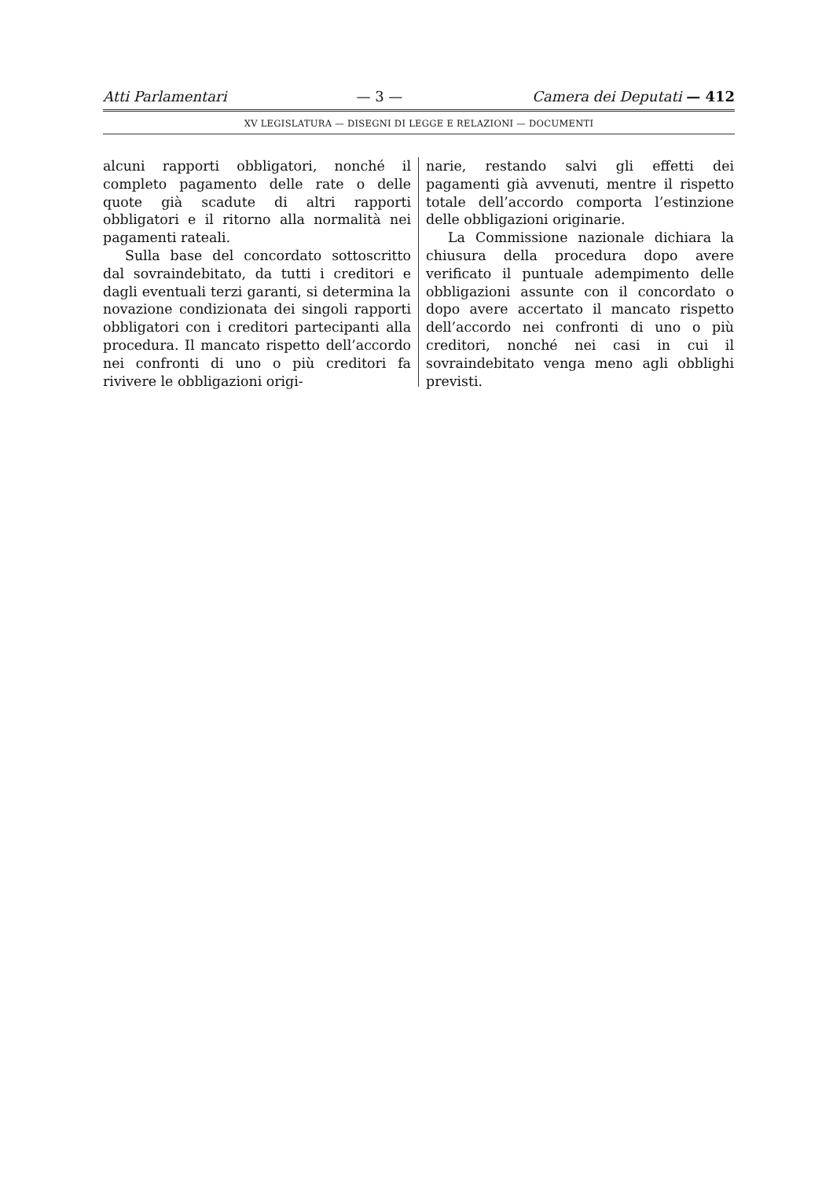Atti Parlamentari — 3 — Camera dei Deputati — 412
XV LEGISLATURA — DISEGNI DI LEGGE E RELAZIONI — DOCUMENTI
alcuni rapporti obbligatori, nonché il completo pagamento delle rate o delle quote già scadute di altri rapporti obbligatori e il ritorno alla normalità nei pagamenti rateali.
Sulla base del concordato sottoscritto dal sovraindebitato, da tutti i creditori e dagli eventuali terzi garanti, si determina la novazione condizionata dei singoli rapporti obbligatori con i creditori partecipanti alla procedura. Il mancato rispetto dell’accordo nei confronti di uno o più creditori fa rivivere le obbligazioni origi-
narie, restando salvi gli effetti dei pagamenti già avvenuti, mentre il rispetto totale dell’accordo comporta l’estinzione delle obbligazioni originarie.
La Commissione nazionale dichiara la chiusura della procedura dopo avere verificato il puntuale adempimento delle obbligazioni assunte con il concordato o dopo avere accertato il mancato rispetto dell’accordo nei confronti di uno o più creditori, nonché nei casi in cui il sovraindebitato venga meno agli obblighi previsti.